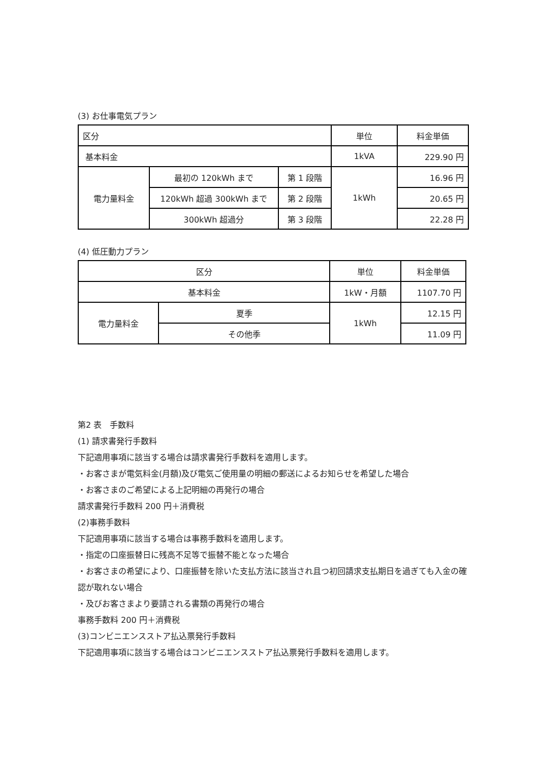(3) お仕事電気プラン
| 区分 | | | 単位 | 料金単価 |
| 基本料金 | | | 1kVA | 229.90 円 |
| 電力量料金 | 最初の 120kWh まで | 第 1 段階 | 1kWh | 16.96 円 |
| | 120kWh 超過 300kWh まで | 第 2 段階 | | 20.65 円 |
| | 300kWh 超過分 | 第 3 段階 | | 22.28 円 |
(4) 低圧動力プラン
| 区分 | | 単位 | 料金単価 |
| 基本料金 | | 1kW・月額 | 1107.70 円 |
| 電力量料金 | 夏季 | 1kWh | 12.15 円 |
| | その他季 | | 11.09 円 |
第2 表　手数料
(1) 請求書発行手数料
下記適用事項に該当する場合は請求書発行手数料を適用します。
・お客さまが電気料金(月額)及び電気ご使用量の明細の郵送によるお知らせを希望した場合
・お客さまのご希望による上記明細の再発行の場合
請求書発行手数料 200 円＋消費税
(2)事務手数料
下記適用事項に該当する場合は事務手数料を適用します。
・指定の口座振替日に残高不足等で振替不能となった場合
・お客さまの希望により、口座振替を除いた支払方法に該当され且つ初回請求支払期日を過ぎても入金の確認が取れない場合
・及びお客さまより要請される書類の再発行の場合
事務手数料 200 円＋消費税
(3)コンビニエンスストア払込票発行手数料
下記適用事項に該当する場合はコンビニエンスストア払込票発行手数料を適用します。